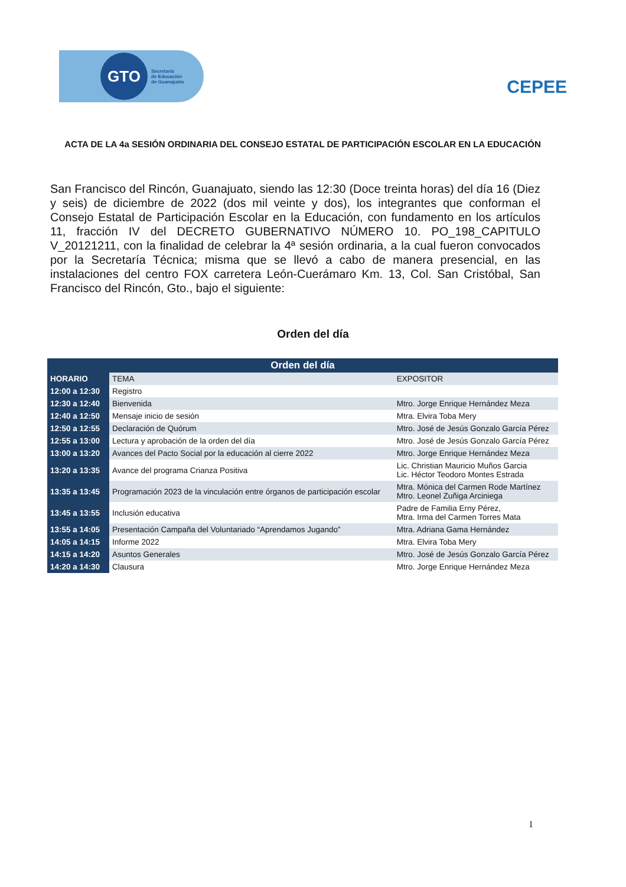GTO
Secretaría
de Educación
de Guanajuato
CEPEE
ACTA DE LA 4a SESIÓN ORDINARIA DEL CONSEJO ESTATAL DE PARTICIPACIÓN ESCOLAR EN LA EDUCACIÓN
San Francisco del Rincón, Guanajuato, siendo las 12:30 (Doce treinta horas) del día 16 (Diez y seis) de diciembre de 2022 (dos mil veinte y dos), los integrantes que conforman el Consejo Estatal de Participación Escolar en la Educación, con fundamento en los artículos 11, fracción IV del DECRETO GUBERNATIVO NÚMERO 10. PO_198_CAPITULO V_20121211, con la finalidad de celebrar la 4ª sesión ordinaria, a la cual fueron convocados por la Secretaría Técnica; misma que se llevó a cabo de manera presencial, en las instalaciones del centro FOX carretera León-Cuerámaro Km. 13, Col. San Cristóbal, San Francisco del Rincón, Gto., bajo el siguiente:
Orden del día
| Orden del día | | |
| --- | --- | --- |
| HORARIO | TEMA | EXPOSITOR |
| 12:00 a 12:30 | Registro | |
| 12:30 a 12:40 | Bienvenida | Mtro. Jorge Enrique Hernández Meza |
| 12:40 a 12:50 | Mensaje inicio de sesión | Mtra. Elvira Toba Mery |
| 12:50 a 12:55 | Declaración de Quórum | Mtro. José de Jesús Gonzalo García Pérez |
| 12:55 a 13:00 | Lectura y aprobación de la orden del día | Mtro. José de Jesús Gonzalo García Pérez |
| 13:00 a 13:20 | Avances del Pacto Social por la educación al cierre 2022 | Mtro. Jorge Enrique Hernández Meza |
| 13:20 a 13:35 | Avance del programa Crianza Positiva | Lic. Christian Mauricio Muños Garcia Lic. Héctor Teodoro Montes Estrada |
| 13:35 a 13:45 | Programación 2023 de la vinculación entre órganos de participación escolar | Mtra. Mónica del Carmen Rode Martínez Mtro. Leonel Zuñiga Arciniega |
| 13:45 a 13:55 | Inclusión educativa | Padre de Familia Erny Pérez, Mtra. Irma del Carmen Torres Mata |
| 13:55 a 14:05 | Presentación Campaña del Voluntariado “Aprendamos Jugando” | Mtra. Adriana Gama Hernández |
| 14:05 a 14:15 | Informe 2022 | Mtra. Elvira Toba Mery |
| 14:15 a 14:20 | Asuntos Generales | Mtro. José de Jesús Gonzalo García Pérez |
| 14:20 a 14:30 | Clausura | Mtro. Jorge Enrique Hernández Meza |
1